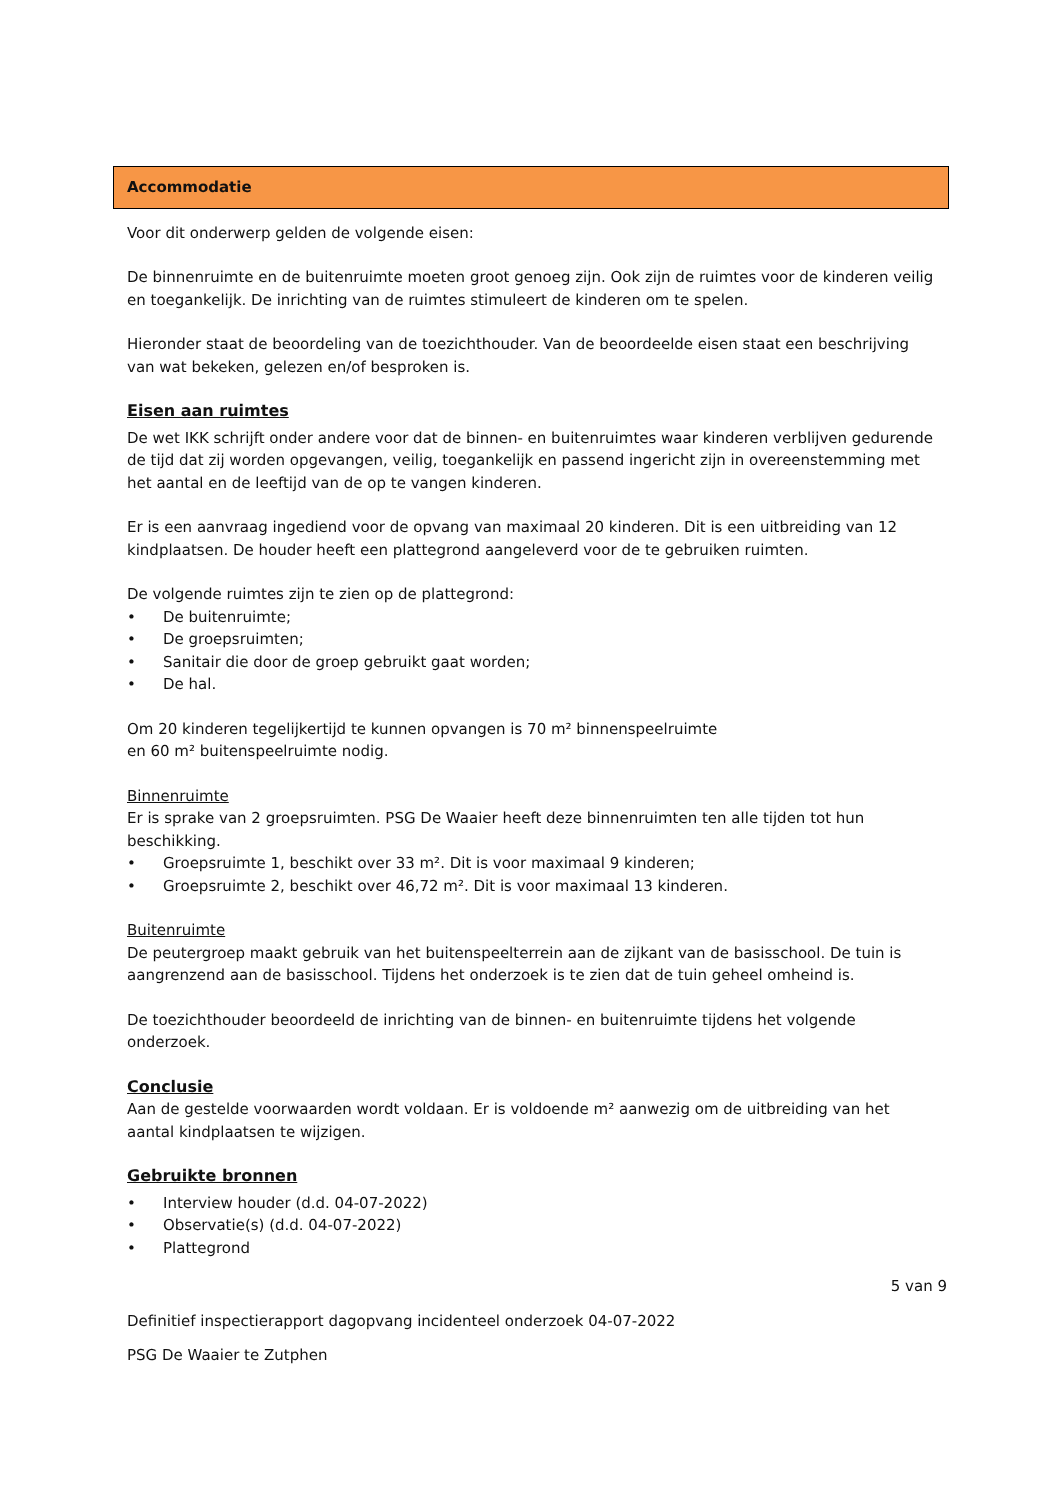Accommodatie
Voor dit onderwerp gelden de volgende eisen:
De binnenruimte en de buitenruimte moeten groot genoeg zijn. Ook zijn de ruimtes voor de kinderen veilig en toegankelijk. De inrichting van de ruimtes stimuleert de kinderen om te spelen.
Hieronder staat de beoordeling van de toezichthouder. Van de beoordeelde eisen staat een beschrijving van wat bekeken, gelezen en/of besproken is.
Eisen aan ruimtes
De wet IKK schrijft onder andere voor dat de binnen- en buitenruimtes waar kinderen verblijven gedurende de tijd dat zij worden opgevangen, veilig, toegankelijk en passend ingericht zijn in overeenstemming met het aantal en de leeftijd van de op te vangen kinderen.
Er is een aanvraag ingediend voor de opvang van maximaal 20 kinderen. Dit is een uitbreiding van 12 kindplaatsen. De houder heeft een plattegrond aangeleverd voor de te gebruiken ruimten.
De volgende ruimtes zijn te zien op de plattegrond:
• De buitenruimte;
• De groepsruimten;
• Sanitair die door de groep gebruikt gaat worden;
• De hal.
Om 20 kinderen tegelijkertijd te kunnen opvangen is 70 m² binnenspeelruimte
en 60 m² buitenspeelruimte nodig.
Binnenruimte
Er is sprake van 2 groepsruimten. PSG De Waaier heeft deze binnenruimten ten alle tijden tot hun beschikking.
• Groepsruimte 1, beschikt over 33 m². Dit is voor maximaal 9 kinderen;
• Groepsruimte 2, beschikt over 46,72 m². Dit is voor maximaal 13 kinderen.
Buitenruimte
De peutergroep maakt gebruik van het buitenspeelterrein aan de zijkant van de basisschool. De tuin is aangrenzend aan de basisschool. Tijdens het onderzoek is te zien dat de tuin geheel omheind is.
De toezichthouder beoordeeld de inrichting van de binnen- en buitenruimte tijdens het volgende onderzoek.
Conclusie
Aan de gestelde voorwaarden wordt voldaan. Er is voldoende m² aanwezig om de uitbreiding van het aantal kindplaatsen te wijzigen.
Gebruikte bronnen
• Interview houder (d.d. 04-07-2022)
• Observatie(s) (d.d. 04-07-2022)
• Plattegrond
5 van 9
Definitief inspectierapport dagopvang incidenteel onderzoek 04-07-2022
PSG De Waaier te Zutphen